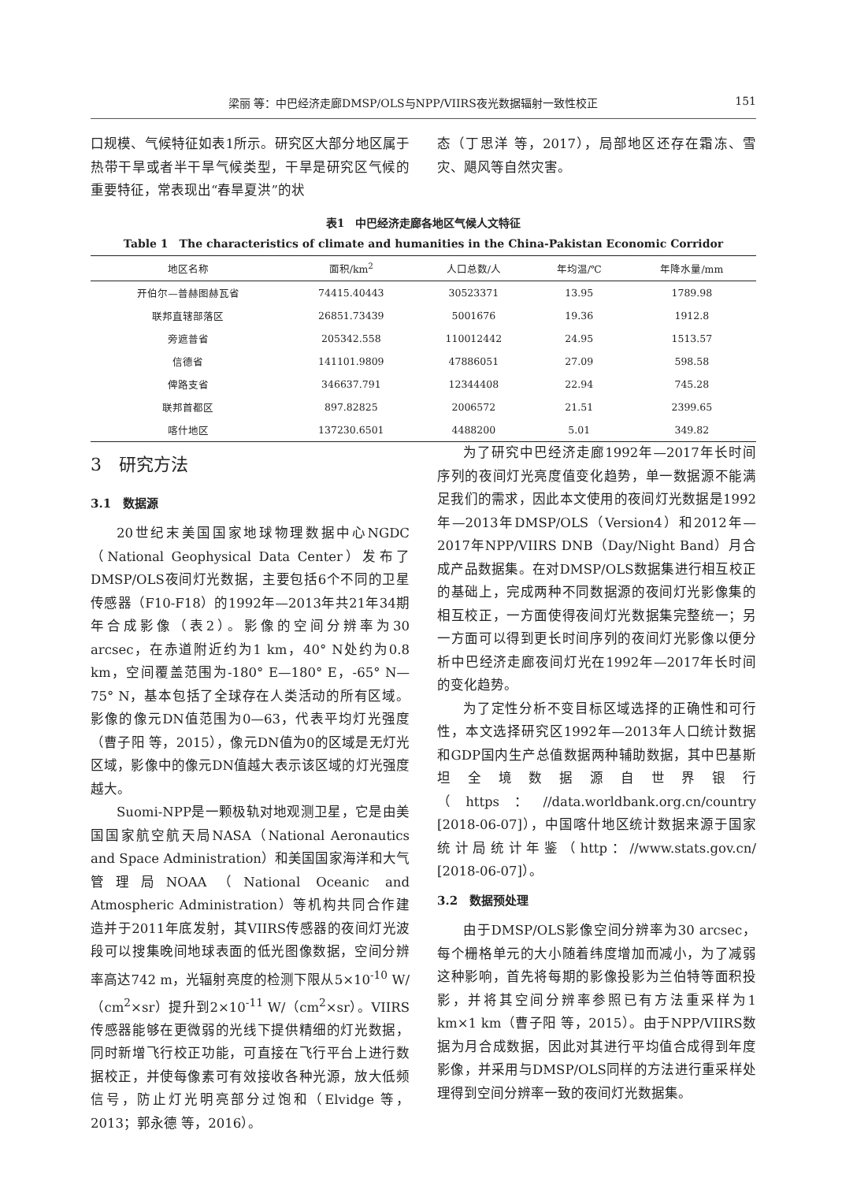梁丽 等：中巴经济走廊DMSP/OLS与NPP/VIIRS夜光数据辐射一致性校正 151
口规模、气候特征如表1所示。研究区大部分地区属于热带干旱或者半干旱气候类型，干旱是研究区气候的重要特征，常表现出“春旱夏洪”的状
态（丁思洋 等，2017），局部地区还存在霜冻、雪灾、飓风等自然灾害。
表1　中巴经济走廊各地区气候人文特征
Table 1　The characteristics of climate and humanities in the China-Pakistan Economic Corridor
| 地区名称 | 面积/km<sup>2</sup> | 人口总数/人 | 年均温/℃ | 年降水量/mm |
| --- | --- | --- | --- | --- |
| 开伯尔—普赫图赫瓦省 | 74415.40443 | 30523371 | 13.95 | 1789.98 |
| 联邦直辖部落区 | 26851.73439 | 5001676 | 19.36 | 1912.8 |
| 旁遮普省 | 205342.558 | 110012442 | 24.95 | 1513.57 |
| 信德省 | 141101.9809 | 47886051 | 27.09 | 598.58 |
| 俾路支省 | 346637.791 | 12344408 | 22.94 | 745.28 |
| 联邦首都区 | 897.82825 | 2006572 | 21.51 | 2399.65 |
| 喀什地区 | 137230.6501 | 4488200 | 5.01 | 349.82 |
3　研究方法
3.1　数据源
20世纪末美国国家地球物理数据中心NGDC（National Geophysical Data Center）发布了DMSP/OLS夜间灯光数据，主要包括6个不同的卫星传感器（F10-F18）的1992年—2013年共21年34期年合成影像（表2）。影像的空间分辨率为30 arcsec，在赤道附近约为1 km，40° N处约为0.8 km，空间覆盖范围为-180° E—180° E，-65° N—75° N，基本包括了全球存在人类活动的所有区域。影像的像元DN值范围为0—63，代表平均灯光强度（曹子阳 等，2015），像元DN值为0的区域是无灯光区域，影像中的像元DN值越大表示该区域的灯光强度越大。
Suomi-NPP是一颗极轨对地观测卫星，它是由美国国家航空航天局NASA（National Aeronautics and Space Administration）和美国国家海洋和大气管理局NOAA（National Oceanic and Atmospheric Administration）等机构共同合作建造并于2011年底发射，其VIIRS传感器的夜间灯光波段可以搜集晚间地球表面的低光图像数据，空间分辨率高达742 m，光辐射亮度的检测下限从5×10<sup>-10</sup> W/（cm<sup>2</sup>×sr）提升到2×10<sup>-11</sup> W/（cm<sup>2</sup>×sr）。VIIRS传感器能够在更微弱的光线下提供精细的灯光数据，同时新增飞行校正功能，可直接在飞行平台上进行数据校正，并使每像素可有效接收各种光源，放大低频信号，防止灯光明亮部分过饱和（Elvidge 等，2013；郭永德 等，2016）。
为了研究中巴经济走廊1992年—2017年长时间序列的夜间灯光亮度值变化趋势，单一数据源不能满足我们的需求，因此本文使用的夜间灯光数据是1992年—2013年DMSP/OLS（Version4）和2012年—2017年NPP/VIIRS DNB（Day/Night Band）月合成产品数据集。在对DMSP/OLS数据集进行相互校正的基础上，完成两种不同数据源的夜间灯光影像集的相互校正，一方面使得夜间灯光数据集完整统一；另一方面可以得到更长时间序列的夜间灯光影像以便分析中巴经济走廊夜间灯光在1992年—2017年长时间的变化趋势。
为了定性分析不变目标区域选择的正确性和可行性，本文选择研究区1992年—2013年人口统计数据和GDP国内生产总值数据两种辅助数据，其中巴基斯坦全境数据源自世界银行（https：//data.worldbank.org.cn/country [2018-06-07]），中国喀什地区统计数据来源于国家统计局统计年鉴（http：//www.stats.gov.cn/ [2018-06-07]）。
3.2　数据预处理
由于DMSP/OLS影像空间分辨率为30 arcsec，每个栅格单元的大小随着纬度增加而减小，为了减弱这种影响，首先将每期的影像投影为兰伯特等面积投影，并将其空间分辨率参照已有方法重采样为1 km×1 km（曹子阳 等，2015）。由于NPP/VIIRS数据为月合成数据，因此对其进行平均值合成得到年度影像，并采用与DMSP/OLS同样的方法进行重采样处理得到空间分辨率一致的夜间灯光数据集。